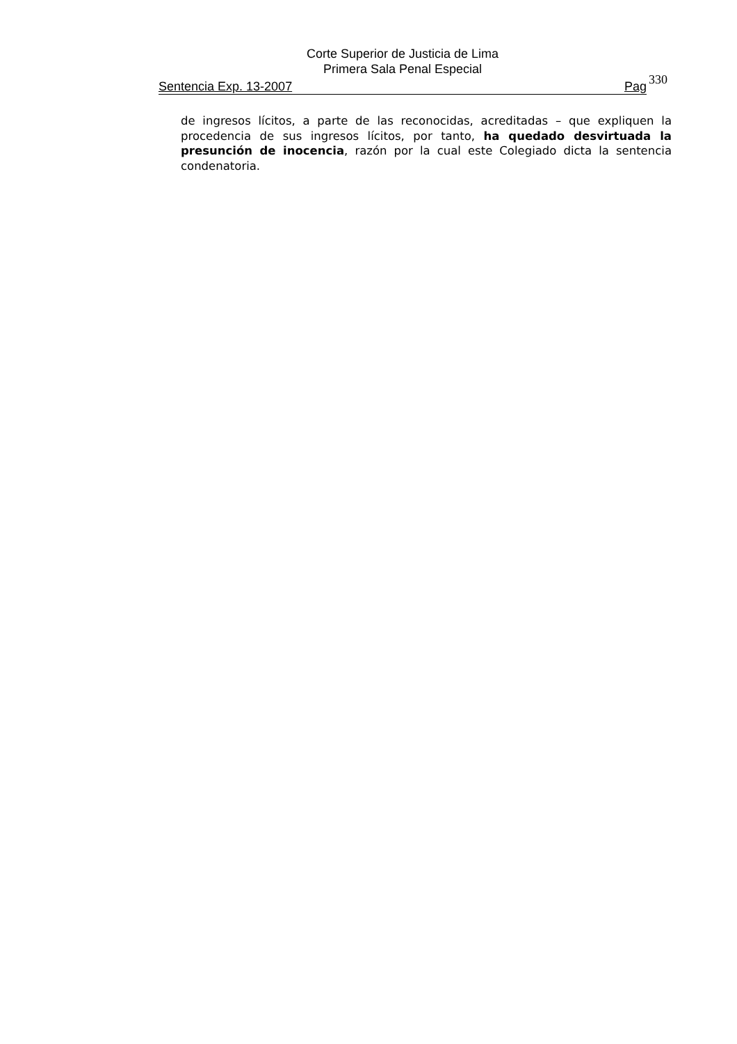Corte Superior de Justicia de Lima
Primera Sala Penal Especial
Sentencia Exp. 13-2007 Pag
330
de ingresos lícitos, a parte de las reconocidas, acreditadas – que expliquen la procedencia de sus ingresos lícitos, por tanto, ha quedado desvirtuada la presunción de inocencia, razón por la cual este Colegiado dicta la sentencia condenatoria.